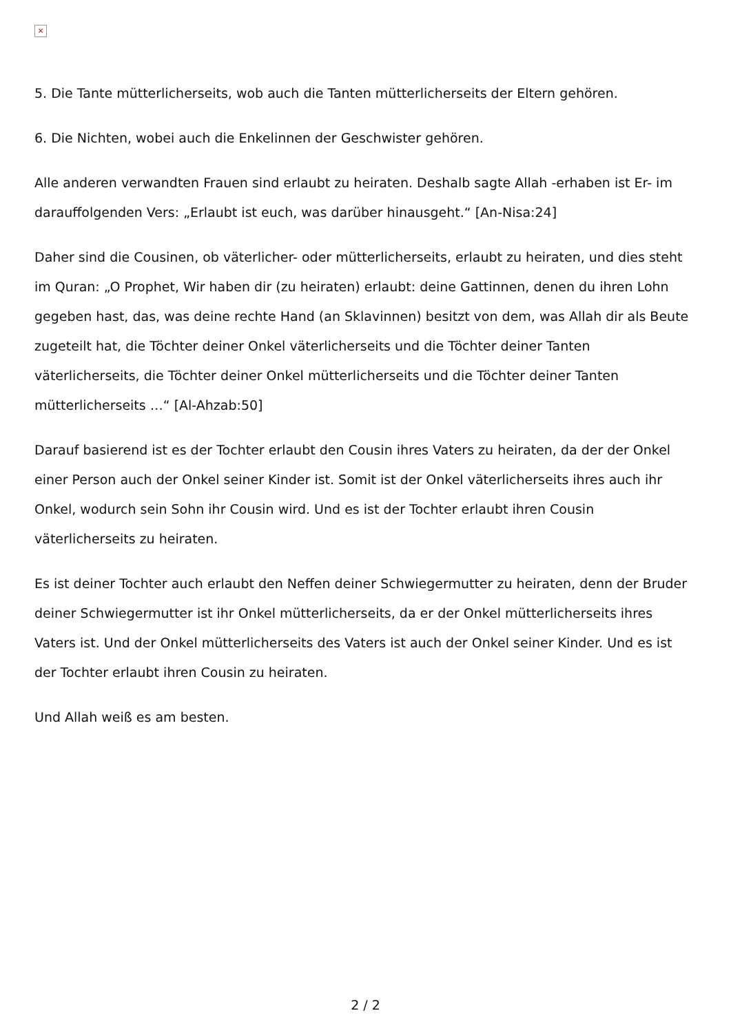×
5. Die Tante mütterlicherseits, wob auch die Tanten mütterlicherseits der Eltern gehören.
6. Die Nichten, wobei auch die Enkelinnen der Geschwister gehören.
Alle anderen verwandten Frauen sind erlaubt zu heiraten. Deshalb sagte Allah -erhaben ist Er- im darauffolgenden Vers: „Erlaubt ist euch, was darüber hinausgeht.“ [An-Nisa:24]
Daher sind die Cousinen, ob väterlicher- oder mütterlicherseits, erlaubt zu heiraten, und dies steht im Quran: „O Prophet, Wir haben dir (zu heiraten) erlaubt: deine Gattinnen, denen du ihren Lohn gegeben hast, das, was deine rechte Hand (an Sklavinnen) besitzt von dem, was Allah dir als Beute zugeteilt hat, die Töchter deiner Onkel väterlicherseits und die Töchter deiner Tanten väterlicherseits, die Töchter deiner Onkel mütterlicherseits und die Töchter deiner Tanten mütterlicherseits …“ [Al-Ahzab:50]
Darauf basierend ist es der Tochter erlaubt den Cousin ihres Vaters zu heiraten, da der der Onkel einer Person auch der Onkel seiner Kinder ist. Somit ist der Onkel väterlicherseits ihres auch ihr Onkel, wodurch sein Sohn ihr Cousin wird. Und es ist der Tochter erlaubt ihren Cousin väterlicherseits zu heiraten.
Es ist deiner Tochter auch erlaubt den Neffen deiner Schwiegermutter zu heiraten, denn der Bruder deiner Schwiegermutter ist ihr Onkel mütterlicherseits, da er der Onkel mütterlicherseits ihres Vaters ist. Und der Onkel mütterlicherseits des Vaters ist auch der Onkel seiner Kinder. Und es ist der Tochter erlaubt ihren Cousin zu heiraten.
Und Allah weiß es am besten.
2 / 2